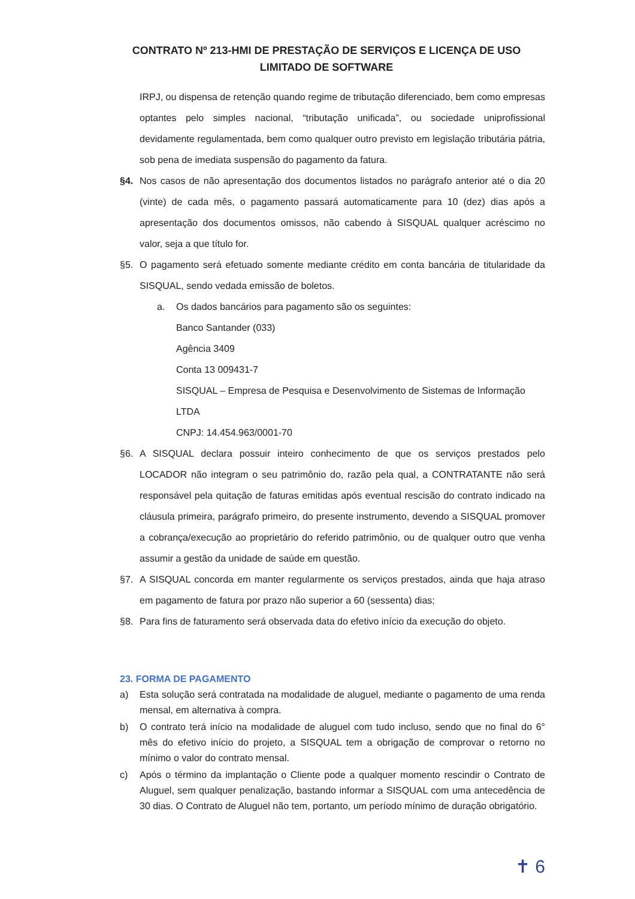CONTRATO Nº 213-HMI DE PRESTAÇÃO DE SERVIÇOS E LICENÇA DE USO LIMITADO DE SOFTWARE
IRPJ, ou dispensa de retenção quando regime de tributação diferenciado, bem como empresas optantes pelo simples nacional, “tributação unificada”, ou sociedade uniprofissional devidamente regulamentada, bem como qualquer outro previsto em legislação tributária pátria, sob pena de imediata suspensão do pagamento da fatura.
§4. Nos casos de não apresentação dos documentos listados no parágrafo anterior até o dia 20 (vinte) de cada mês, o pagamento passará automaticamente para 10 (dez) dias após a apresentação dos documentos omissos, não cabendo à SISQUAL qualquer acréscimo no valor, seja a que título for.
§5. O pagamento será efetuado somente mediante crédito em conta bancária de titularidade da SISQUAL, sendo vedada emissão de boletos.
a. Os dados bancários para pagamento são os seguintes:
Banco Santander (033)
Agência 3409
Conta 13 009431-7
SISQUAL – Empresa de Pesquisa e Desenvolvimento de Sistemas de Informação LTDA
CNPJ: 14.454.963/0001-70
§6. A SISQUAL declara possuir inteiro conhecimento de que os serviços prestados pelo LOCADOR não integram o seu patrimônio do, razão pela qual, a CONTRATANTE não será responsável pela quitação de faturas emitidas após eventual rescisão do contrato indicado na cláusula primeira, parágrafo primeiro, do presente instrumento, devendo a SISQUAL promover a cobrança/execução ao proprietário do referido patrimônio, ou de qualquer outro que venha assumir a gestão da unidade de saúde em questão.
§7. A SISQUAL concorda em manter regularmente os serviços prestados, ainda que haja atraso em pagamento de fatura por prazo não superior a 60 (sessenta) dias;
§8. Para fins de faturamento será observada data do efetivo início da execução do objeto.
23. FORMA DE PAGAMENTO
a) Esta solução será contratada na modalidade de aluguel, mediante o pagamento de uma renda mensal, em alternativa à compra.
b) O contrato terá início na modalidade de aluguel com tudo incluso, sendo que no final do 6° mês do efetivo início do projeto, a SISQUAL tem a obrigação de comprovar o retorno no mínimo o valor do contrato mensal.
c) Após o término da implantação o Cliente pode a qualquer momento rescindir o Contrato de Aluguel, sem qualquer penalização, bastando informar a SISQUAL com uma antecedência de 30 dias. O Contrato de Aluguel não tem, portanto, um período mínimo de duração obrigatório.
✝ 6